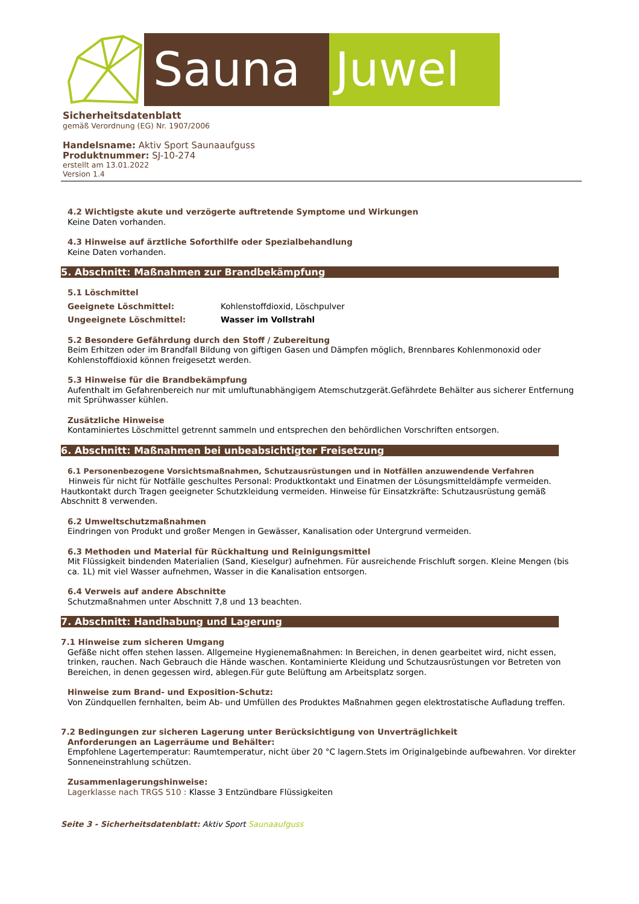Sauna Juwel
Sicherheitsdatenblatt
gemäß Verordnung (EG) Nr. 1907/2006
Handelsname: Aktiv Sport Saunaaufguss
Produktnummer: SJ-10-274
erstellt am 13.01.2022
Version 1.4
4.2 Wichtigste akute und verzögerte auftretende Symptome und Wirkungen
Keine Daten vorhanden.
4.3 Hinweise auf ärztliche Soforthilfe oder Spezialbehandlung
Keine Daten vorhanden.
5. Abschnitt: Maßnahmen zur Brandbekämpfung
5.1 Löschmittel
Geeignete Löschmittel: Kohlenstoffdioxid, Löschpulver
Ungeeignete Löschmittel: Wasser im Vollstrahl
5.2 Besondere Gefährdung durch den Stoff / Zubereitung
Beim Erhitzen oder im Brandfall Bildung von giftigen Gasen und Dämpfen möglich, Brennbares Kohlenmonoxid oder Kohlenstoffdioxid können freigesetzt werden.
5.3 Hinweise für die Brandbekämpfung
Aufenthalt im Gefahrenbereich nur mit umluftunabhängigem Atemschutzgerät.Gefährdete Behälter aus sicherer Entfernung mit Sprühwasser kühlen.
Zusätzliche Hinweise
Kontaminiertes Löschmittel getrennt sammeln und entsprechen den behördlichen Vorschriften entsorgen.
6. Abschnitt: Maßnahmen bei unbeabsichtigter Freisetzung
6.1 Personenbezogene Vorsichtsmaßnahmen, Schutzausrüstungen und in Notfällen anzuwendende Verfahren
Hinweis für nicht für Notfälle geschultes Personal: Produktkontakt und Einatmen der Lösungsmitteldämpfe vermeiden. Hautkontakt durch Tragen geeigneter Schutzkleidung vermeiden. Hinweise für Einsatzkräfte: Schutzausrüstung gemäß Abschnitt 8 verwenden.
6.2 Umweltschutzmaßnahmen
Eindringen von Produkt und großer Mengen in Gewässer, Kanalisation oder Untergrund vermeiden.
6.3 Methoden und Material für Rückhaltung und Reinigungsmittel
Mit Flüssigkeit bindenden Materialien (Sand, Kieselgur) aufnehmen. Für ausreichende Frischluft sorgen. Kleine Mengen (bis ca. 1L) mit viel Wasser aufnehmen, Wasser in die Kanalisation entsorgen.
6.4 Verweis auf andere Abschnitte
Schutzmaßnahmen unter Abschnitt 7,8 und 13 beachten.
7. Abschnitt: Handhabung und Lagerung
7.1 Hinweise zum sicheren Umgang
Gefäße nicht offen stehen lassen. Allgemeine Hygienemaßnahmen: In Bereichen, in denen gearbeitet wird, nicht essen, trinken, rauchen. Nach Gebrauch die Hände waschen. Kontaminierte Kleidung und Schutzausrüstungen vor Betreten von Bereichen, in denen gegessen wird, ablegen.Für gute Belüftung am Arbeitsplatz sorgen.
Hinweise zum Brand- und Exposition-Schutz:
Von Zündquellen fernhalten, beim Ab- und Umfüllen des Produktes Maßnahmen gegen elektrostatische Aufladung treffen.
7.2 Bedingungen zur sicheren Lagerung unter Berücksichtigung von Unverträglichkeit
Anforderungen an Lagerräume und Behälter:
Empfohlene Lagertemperatur: Raumtemperatur, nicht über 20 °C lagern.Stets im Originalgebinde aufbewahren. Vor direkter Sonneneinstrahlung schützen.
Zusammenlagerungshinweise:
Lagerklasse nach TRGS 510 : Klasse 3 Entzündbare Flüssigkeiten
Seite 3 - Sicherheitsdatenblatt: Aktiv Sport Saunaaufguss